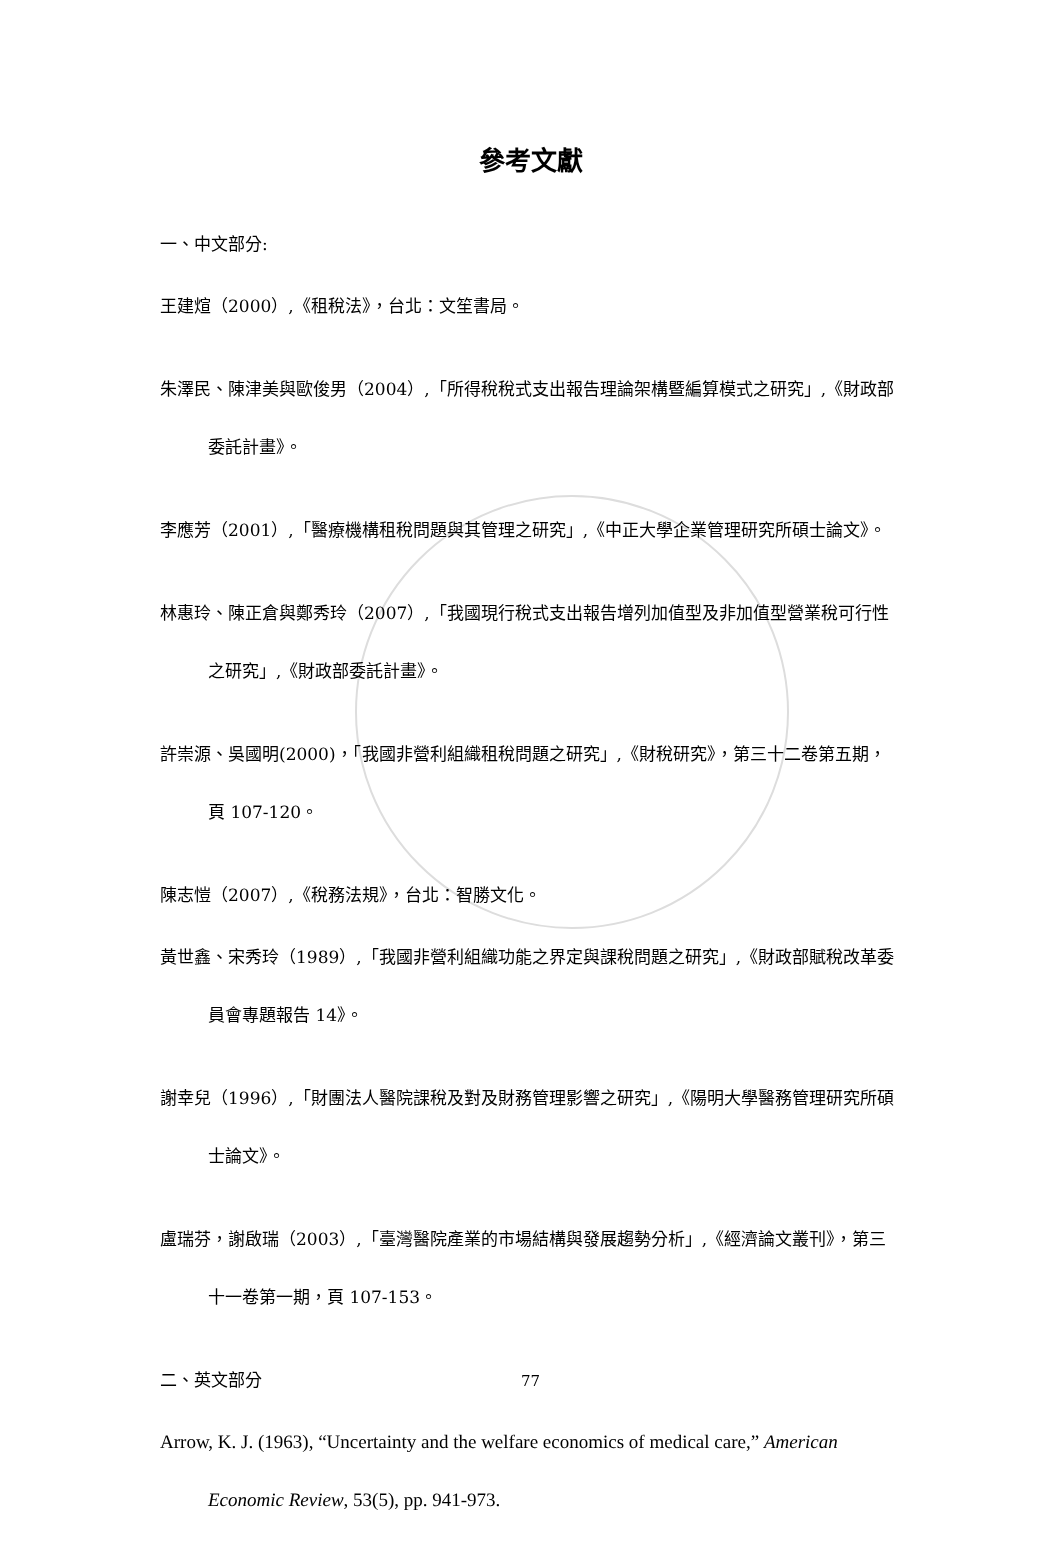參考文獻
一、中文部分:
王建煊（2000）,《租稅法》，台北：文笙書局。
朱澤民、陳津美與歐俊男（2004）,「所得稅稅式支出報告理論架構暨編算模式之研究」,《財政部委託計畫》。
李應芳（2001）,「醫療機構租稅問題與其管理之研究」,《中正大學企業管理研究所碩士論文》。
林惠玲、陳正倉與鄭秀玲（2007）,「我國現行稅式支出報告增列加值型及非加值型營業稅可行性之研究」,《財政部委託計畫》。
許崇源、吳國明(2000)，「我國非營利組織租稅問題之研究」,《財稅研究》，第三十二卷第五期，頁 107-120。
陳志愷（2007）,《稅務法規》，台北：智勝文化。
黃世鑫、宋秀玲（1989）,「我國非營利組織功能之界定與課稅問題之研究」,《財政部賦稅改革委員會專題報告 14》。
謝幸兒（1996）,「財團法人醫院課稅及對及財務管理影響之研究」,《陽明大學醫務管理研究所碩士論文》。
盧瑞芬，謝啟瑞（2003）,「臺灣醫院產業的市場結構與發展趨勢分析」,《經濟論文叢刊》，第三十一卷第一期，頁 107-153。
二、英文部分
Arrow, K. J. (1963), “Uncertainty and the welfare economics of medical care,” American Economic Review, 53(5), pp. 941-973.
77